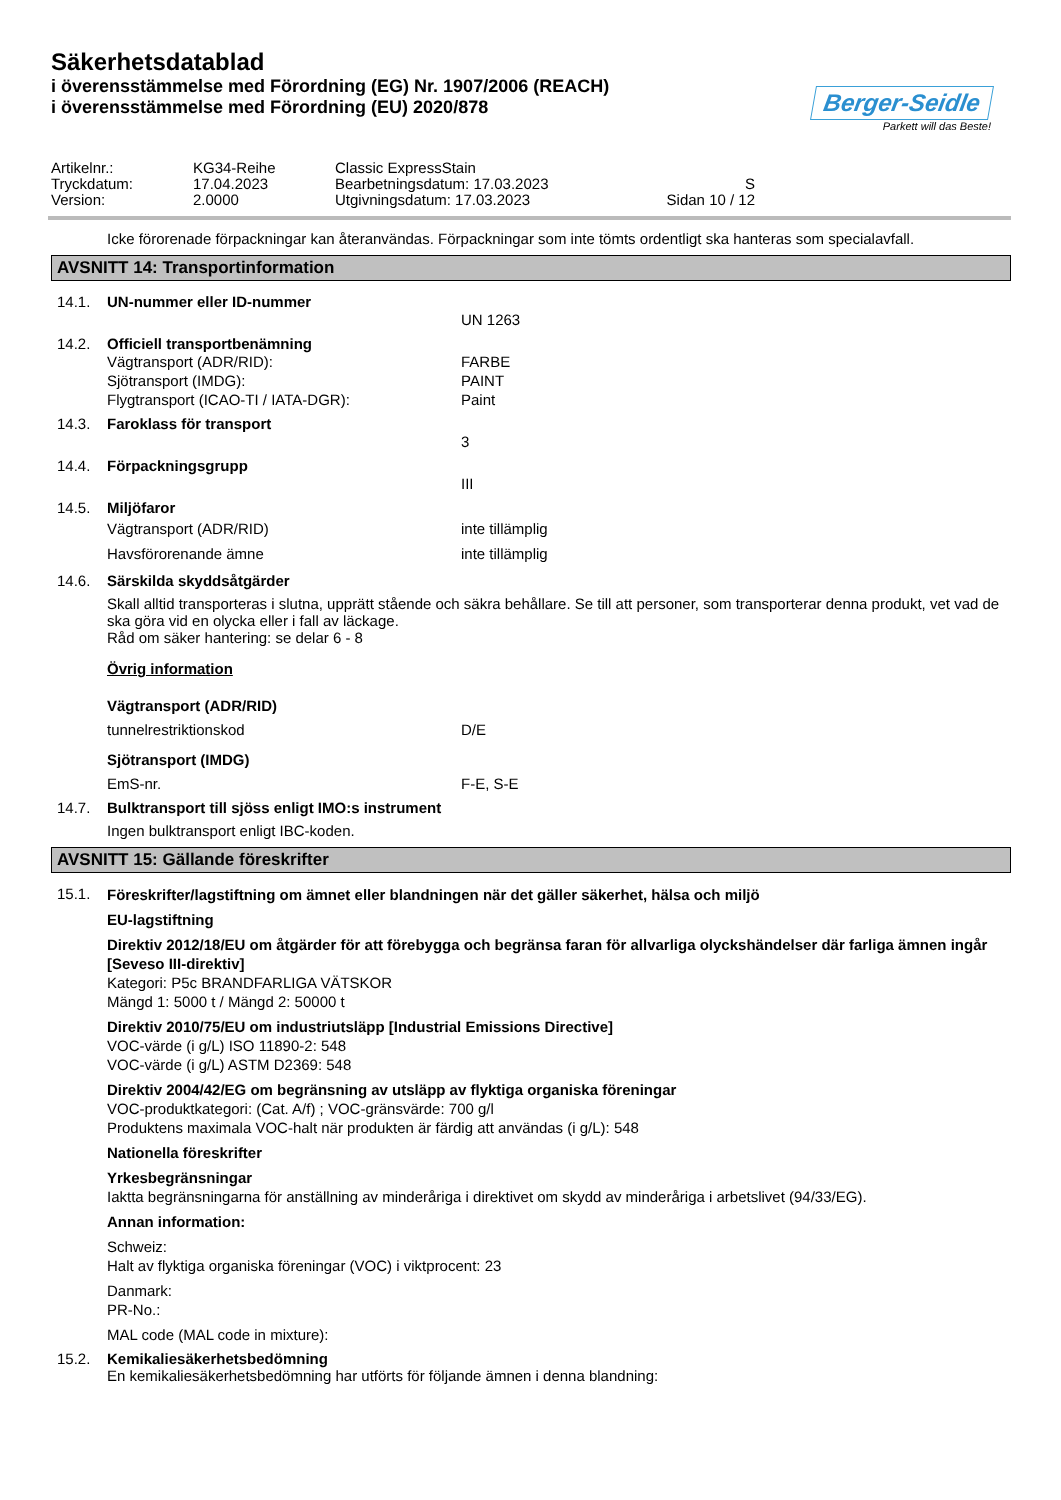Säkerhetsdatablad
i överensstämmelse med Förordning (EG) Nr. 1907/2006 (REACH)
i överensstämmelse med Förordning (EU) 2020/878
Berger-Seidle
Parkett will das Beste!
Artikelnr.: KG34-Reihe Classic ExpressStain Tryckdatum: 17.04.2023 Bearbetningsdatum: 17.03.2023 S Version: 2.0000 Utgivningsdatum: 17.03.2023 Sidan 10 / 12
Icke förorenade förpackningar kan återanvändas. Förpackningar som inte tömts ordentligt ska hanteras som specialavfall.
AVSNITT 14: Transportinformation
14.1. UN-nummer eller ID-nummer
UN 1263
14.2. Officiell transportbenämning
Vägtransport (ADR/RID): FARBE Sjötransport (IMDG): PAINT Flygtransport (ICAO-TI / IATA-DGR): Paint
14.3. Faroklass för transport
3
14.4. Förpackningsgrupp
III
14.5. Miljöfaror
Vägtransport (ADR/RID) inte tillämplig Havsförorenande ämne inte tillämplig
14.6. Särskilda skyddsåtgärder
Skall alltid transporteras i slutna, upprätt stående och säkra behållare. Se till att personer, som transporterar denna produkt, vet vad de ska göra vid en olycka eller i fall av läckage.
Råd om säker hantering: se delar 6 - 8
Övrig information
Vägtransport (ADR/RID)
tunnelrestriktionskod D/E
Sjötransport (IMDG)
EmS-nr. F-E, S-E
14.7. Bulktransport till sjöss enligt IMO:s instrument
Ingen bulktransport enligt IBC-koden.
AVSNITT 15: Gällande föreskrifter
15.1.
Föreskrifter/lagstiftning om ämnet eller blandningen när det gäller säkerhet, hälsa och miljö
EU-lagstiftning
Direktiv 2012/18/EU om åtgärder för att förebygga och begränsa faran för allvarliga olyckshändelser där farliga ämnen ingår [Seveso III-direktiv]
Kategori: P5c BRANDFARLIGA VÄTSKOR
Mängd 1: 5000 t / Mängd 2: 50000 t
Direktiv 2010/75/EU om industriutsläpp [Industrial Emissions Directive]
VOC-värde (i g/L) ISO 11890-2: 548
VOC-värde (i g/L) ASTM D2369: 548
Direktiv 2004/42/EG om begränsning av utsläpp av flyktiga organiska föreningar
VOC-produktkategori: (Cat. A/f) ; VOC-gränsvärde: 700 g/l
Produktens maximala VOC-halt när produkten är färdig att användas (i g/L): 548
Nationella föreskrifter
Yrkesbegränsningar
Iaktta begränsningarna för anställning av minderåriga i direktivet om skydd av minderåriga i arbetslivet (94/33/EG).
Annan information:
Schweiz:
Halt av flyktiga organiska föreningar (VOC) i viktprocent: 23
Danmark:
PR-No.:
MAL code (MAL code in mixture):
15.2. Kemikaliesäkerhetsbedömning
En kemikaliesäkerhetsbedömning har utförts för följande ämnen i denna blandning: